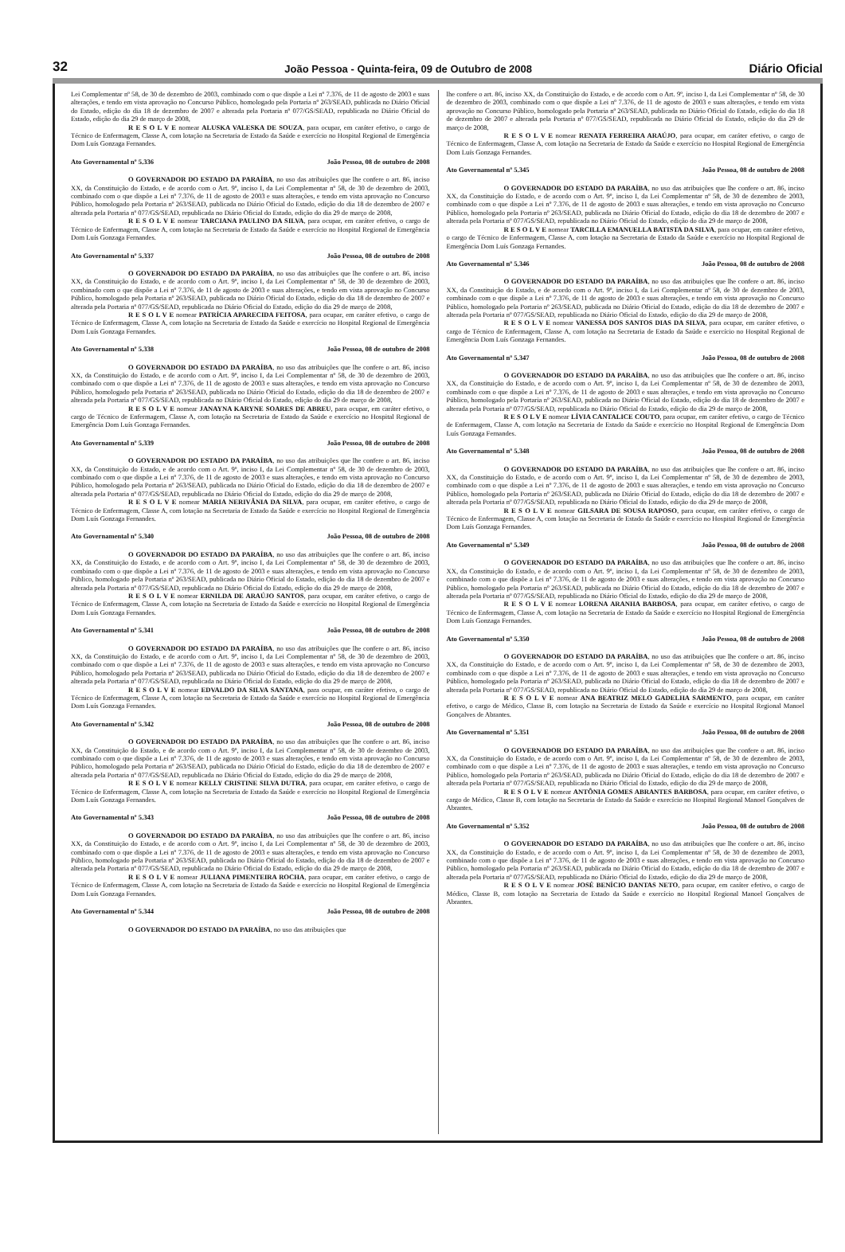32 João Pessoa - Quinta-feira, 09 de Outubro de 2008 Diário Oficial
Lei Complementar nº 58, de 30 de dezembro de 2003, combinado com o que dispõe a Lei nº 7.376, de 11 de agosto de 2003 e suas alterações, e tendo em vista aprovação no Concurso Público, homologado pela Portaria nº 263/SEAD, publicada no Diário Oficial do Estado, edição do dia 18 de dezembro de 2007 e alterada pela Portaria nº 077/GS/SEAD, republicada no Diário Oficial do Estado, edição do dia 29 de março de 2008,
R E S O L V E nomear ALUSKA VALESKA DE SOUZA, para ocupar, em caráter efetivo, o cargo de Técnico de Enfermagem, Classe A, com lotação na Secretaria de Estado da Saúde e exercício no Hospital Regional de Emergência Dom Luís Gonzaga Fernandes.
Ato Governamental nº 5.336 João Pessoa, 08 de outubro de 2008
O GOVERNADOR DO ESTADO DA PARAÍBA, no uso das atribuições que lhe confere o art. 86, inciso XX, da Constituição do Estado, e de acordo com o Art. 9º, inciso I, da Lei Complementar nº 58, de 30 de dezembro de 2003, combinado com o que dispõe a Lei nº 7.376, de 11 de agosto de 2003 e suas alterações, e tendo em vista aprovação no Concurso Público, homologado pela Portaria nº 263/SEAD, publicada no Diário Oficial do Estado, edição do dia 18 de dezembro de 2007 e alterada pela Portaria nº 077/GS/SEAD, republicada no Diário Oficial do Estado, edição do dia 29 de março de 2008,
R E S O L V E nomear TARCIANA PAULINO DA SILVA, para ocupar, em caráter efetivo, o cargo de Técnico de Enfermagem, Classe A, com lotação na Secretaria de Estado da Saúde e exercício no Hospital Regional de Emergência Dom Luís Gonzaga Fernandes.
Ato Governamental nº 5.337 João Pessoa, 08 de outubro de 2008
O GOVERNADOR DO ESTADO DA PARAÍBA, no uso das atribuições que lhe confere o art. 86, inciso XX, da Constituição do Estado, e de acordo com o Art. 9º, inciso I, da Lei Complementar nº 58, de 30 de dezembro de 2003, combinado com o que dispõe a Lei nº 7.376, de 11 de agosto de 2003 e suas alterações, e tendo em vista aprovação no Concurso Público, homologado pela Portaria nº 263/SEAD, publicada no Diário Oficial do Estado, edição do dia 18 de dezembro de 2007 e alterada pela Portaria nº 077/GS/SEAD, republicada no Diário Oficial do Estado, edição do dia 29 de março de 2008,
R E S O L V E nomear PATRÍCIA APARECIDA FEITOSA, para ocupar, em caráter efetivo, o cargo de Técnico de Enfermagem, Classe A, com lotação na Secretaria de Estado da Saúde e exercício no Hospital Regional de Emergência Dom Luís Gonzaga Fernandes.
Ato Governamental nº 5.338 João Pessoa, 08 de outubro de 2008
O GOVERNADOR DO ESTADO DA PARAÍBA, no uso das atribuições que lhe confere o art. 86, inciso XX, da Constituição do Estado, e de acordo com o Art. 9º, inciso I, da Lei Complementar nº 58, de 30 de dezembro de 2003, combinado com o que dispõe a Lei nº 7.376, de 11 de agosto de 2003 e suas alterações, e tendo em vista aprovação no Concurso Público, homologado pela Portaria nº 263/SEAD, publicada no Diário Oficial do Estado, edição do dia 18 de dezembro de 2007 e alterada pela Portaria nº 077/GS/SEAD, republicada no Diário Oficial do Estado, edição do dia 29 de março de 2008,
R E S O L V E nomear JANAYNA KARYNE SOARES DE ABREU, para ocupar, em caráter efetivo, o cargo de Técnico de Enfermagem, Classe A, com lotação na Secretaria de Estado da Saúde e exercício no Hospital Regional de Emergência Dom Luís Gonzaga Fernandes.
Ato Governamental nº 5.339 João Pessoa, 08 de outubro de 2008
O GOVERNADOR DO ESTADO DA PARAÍBA, no uso das atribuições que lhe confere o art. 86, inciso XX, da Constituição do Estado, e de acordo com o Art. 9º, inciso I, da Lei Complementar nº 58, de 30 de dezembro de 2003, combinado com o que dispõe a Lei nº 7.376, de 11 de agosto de 2003 e suas alterações, e tendo em vista aprovação no Concurso Público, homologado pela Portaria nº 263/SEAD, publicada no Diário Oficial do Estado, edição do dia 18 de dezembro de 2007 e alterada pela Portaria nº 077/GS/SEAD, republicada no Diário Oficial do Estado, edição do dia 29 de março de 2008,
R E S O L V E nomear MARIA NERIVÂNIA DA SILVA, para ocupar, em caráter efetivo, o cargo de Técnico de Enfermagem, Classe A, com lotação na Secretaria de Estado da Saúde e exercício no Hospital Regional de Emergência Dom Luís Gonzaga Fernandes.
Ato Governamental nº 5.340 João Pessoa, 08 de outubro de 2008
O GOVERNADOR DO ESTADO DA PARAÍBA, no uso das atribuições que lhe confere o art. 86, inciso XX, da Constituição do Estado, e de acordo com o Art. 9º, inciso I, da Lei Complementar nº 58, de 30 de dezembro de 2003, combinado com o que dispõe a Lei nº 7.376, de 11 de agosto de 2003 e suas alterações, e tendo em vista aprovação no Concurso Público, homologado pela Portaria nº 263/SEAD, publicada no Diário Oficial do Estado, edição do dia 18 de dezembro de 2007 e alterada pela Portaria nº 077/GS/SEAD, republicada no Diário Oficial do Estado, edição do dia 29 de março de 2008,
R E S O L V E nomear ERNILDA DE ARAÚJO SANTOS, para ocupar, em caráter efetivo, o cargo de Técnico de Enfermagem, Classe A, com lotação na Secretaria de Estado da Saúde e exercício no Hospital Regional de Emergência Dom Luís Gonzaga Fernandes.
Ato Governamental nº 5.341 João Pessoa, 08 de outubro de 2008
O GOVERNADOR DO ESTADO DA PARAÍBA, no uso das atribuições que lhe confere o art. 86, inciso XX, da Constituição do Estado, e de acordo com o Art. 9º, inciso I, da Lei Complementar nº 58, de 30 de dezembro de 2003, combinado com o que dispõe a Lei nº 7.376, de 11 de agosto de 2003 e suas alterações, e tendo em vista aprovação no Concurso Público, homologado pela Portaria nº 263/SEAD, publicada no Diário Oficial do Estado, edição do dia 18 de dezembro de 2007 e alterada pela Portaria nº 077/GS/SEAD, republicada no Diário Oficial do Estado, edição do dia 29 de março de 2008,
R E S O L V E nomear EDVALDO DA SILVA SANTANA, para ocupar, em caráter efetivo, o cargo de Técnico de Enfermagem, Classe A, com lotação na Secretaria de Estado da Saúde e exercício no Hospital Regional de Emergência Dom Luís Gonzaga Fernandes.
Ato Governamental nº 5.342 João Pessoa, 08 de outubro de 2008
O GOVERNADOR DO ESTADO DA PARAÍBA, no uso das atribuições que lhe confere o art. 86, inciso XX, da Constituição do Estado, e de acordo com o Art. 9º, inciso I, da Lei Complementar nº 58, de 30 de dezembro de 2003, combinado com o que dispõe a Lei nº 7.376, de 11 de agosto de 2003 e suas alterações, e tendo em vista aprovação no Concurso Público, homologado pela Portaria nº 263/SEAD, publicada no Diário Oficial do Estado, edição do dia 18 de dezembro de 2007 e alterada pela Portaria nº 077/GS/SEAD, republicada no Diário Oficial do Estado, edição do dia 29 de março de 2008,
R E S O L V E nomear KELLY CRISTINE SILVA DUTRA, para ocupar, em caráter efetivo, o cargo de Técnico de Enfermagem, Classe A, com lotação na Secretaria de Estado da Saúde e exercício no Hospital Regional de Emergência Dom Luís Gonzaga Fernandes.
Ato Governamental nº 5.343 João Pessoa, 08 de outubro de 2008
O GOVERNADOR DO ESTADO DA PARAÍBA, no uso das atribuições que lhe confere o art. 86, inciso XX, da Constituição do Estado, e de acordo com o Art. 9º, inciso I, da Lei Complementar nº 58, de 30 de dezembro de 2003, combinado com o que dispõe a Lei nº 7.376, de 11 de agosto de 2003 e suas alterações, e tendo em vista aprovação no Concurso Público, homologado pela Portaria nº 263/SEAD, publicada no Diário Oficial do Estado, edição do dia 18 de dezembro de 2007 e alterada pela Portaria nº 077/GS/SEAD, republicada no Diário Oficial do Estado, edição do dia 29 de março de 2008,
R E S O L V E nomear JULIANA PIMENTEIRA ROCHA, para ocupar, em caráter efetivo, o cargo de Técnico de Enfermagem, Classe A, com lotação na Secretaria de Estado da Saúde e exercício no Hospital Regional de Emergência Dom Luís Gonzaga Fernandes.
Ato Governamental nº 5.344 João Pessoa, 08 de outubro de 2008
O GOVERNADOR DO ESTADO DA PARAÍBA, no uso das atribuições que
lhe confere o art. 86, inciso XX, da Constituição do Estado, e de acordo com o Art. 9º, inciso I, da Lei Complementar nº 58, de 30 de dezembro de 2003, combinado com o que dispõe a Lei nº 7.376, de 11 de agosto de 2003 e suas alterações, e tendo em vista aprovação no Concurso Público, homologado pela Portaria nº 263/SEAD, publicada no Diário Oficial do Estado, edição do dia 18 de dezembro de 2007 e alterada pela Portaria nº 077/GS/SEAD, republicada no Diário Oficial do Estado, edição do dia 29 de março de 2008,
R E S O L V E nomear RENATA FERREIRA ARAÚJO, para ocupar, em caráter efetivo, o cargo de Técnico de Enfermagem, Classe A, com lotação na Secretaria de Estado da Saúde e exercício no Hospital Regional de Emergência Dom Luís Gonzaga Fernandes.
Ato Governamental nº 5.345 João Pessoa, 08 de outubro de 2008
O GOVERNADOR DO ESTADO DA PARAÍBA, no uso das atribuições que lhe confere o art. 86, inciso XX, da Constituição do Estado, e de acordo com o Art. 9º, inciso I, da Lei Complementar nº 58, de 30 de dezembro de 2003, combinado com o que dispõe a Lei nº 7.376, de 11 de agosto de 2003 e suas alterações, e tendo em vista aprovação no Concurso Público, homologado pela Portaria nº 263/SEAD, publicada no Diário Oficial do Estado, edição do dia 18 de dezembro de 2007 e alterada pela Portaria nº 077/GS/SEAD, republicada no Diário Oficial do Estado, edição do dia 29 de março de 2008,
R E S O L V E nomear TARCILLA EMANUELLA BATISTA DA SILVA, para ocupar, em caráter efetivo, o cargo de Técnico de Enfermagem, Classe A, com lotação na Secretaria de Estado da Saúde e exercício no Hospital Regional de Emergência Dom Luís Gonzaga Fernandes.
Ato Governamental nº 5.346 João Pessoa, 08 de outubro de 2008
O GOVERNADOR DO ESTADO DA PARAÍBA, no uso das atribuições que lhe confere o art. 86, inciso XX, da Constituição do Estado, e de acordo com o Art. 9º, inciso I, da Lei Complementar nº 58, de 30 de dezembro de 2003, combinado com o que dispõe a Lei nº 7.376, de 11 de agosto de 2003 e suas alterações, e tendo em vista aprovação no Concurso Público, homologado pela Portaria nº 263/SEAD, publicada no Diário Oficial do Estado, edição do dia 18 de dezembro de 2007 e alterada pela Portaria nº 077/GS/SEAD, republicada no Diário Oficial do Estado, edição do dia 29 de março de 2008,
R E S O L V E nomear VANESSA DOS SANTOS DIAS DA SILVA, para ocupar, em caráter efetivo, o cargo de Técnico de Enfermagem, Classe A, com lotação na Secretaria de Estado da Saúde e exercício no Hospital Regional de Emergência Dom Luís Gonzaga Fernandes.
Ato Governamental nº 5.347 João Pessoa, 08 de outubro de 2008
O GOVERNADOR DO ESTADO DA PARAÍBA, no uso das atribuições que lhe confere o art. 86, inciso XX, da Constituição do Estado, e de acordo com o Art. 9º, inciso I, da Lei Complementar nº 58, de 30 de dezembro de 2003, combinado com o que dispõe a Lei nº 7.376, de 11 de agosto de 2003 e suas alterações, e tendo em vista aprovação no Concurso Público, homologado pela Portaria nº 263/SEAD, publicada no Diário Oficial do Estado, edição do dia 18 de dezembro de 2007 e alterada pela Portaria nº 077/GS/SEAD, republicada no Diário Oficial do Estado, edição do dia 29 de março de 2008,
R E S O L V E nomear LÍVIA CANTALICE COUTO, para ocupar, em caráter efetivo, o cargo de Técnico de Enfermagem, Classe A, com lotação na Secretaria de Estado da Saúde e exercício no Hospital Regional de Emergência Dom Luís Gonzaga Fernandes.
Ato Governamental nº 5.348 João Pessoa, 08 de outubro de 2008
O GOVERNADOR DO ESTADO DA PARAÍBA, no uso das atribuições que lhe confere o art. 86, inciso XX, da Constituição do Estado, e de acordo com o Art. 9º, inciso I, da Lei Complementar nº 58, de 30 de dezembro de 2003, combinado com o que dispõe a Lei nº 7.376, de 11 de agosto de 2003 e suas alterações, e tendo em vista aprovação no Concurso Público, homologado pela Portaria nº 263/SEAD, publicada no Diário Oficial do Estado, edição do dia 18 de dezembro de 2007 e alterada pela Portaria nº 077/GS/SEAD, republicada no Diário Oficial do Estado, edição do dia 29 de março de 2008,
R E S O L V E nomear GILSARA DE SOUSA RAPOSO, para ocupar, em caráter efetivo, o cargo de Técnico de Enfermagem, Classe A, com lotação na Secretaria de Estado da Saúde e exercício no Hospital Regional de Emergência Dom Luís Gonzaga Fernandes.
Ato Governamental nº 5.349 João Pessoa, 08 de outubro de 2008
O GOVERNADOR DO ESTADO DA PARAÍBA, no uso das atribuições que lhe confere o art. 86, inciso XX, da Constituição do Estado, e de acordo com o Art. 9º, inciso I, da Lei Complementar nº 58, de 30 de dezembro de 2003, combinado com o que dispõe a Lei nº 7.376, de 11 de agosto de 2003 e suas alterações, e tendo em vista aprovação no Concurso Público, homologado pela Portaria nº 263/SEAD, publicada no Diário Oficial do Estado, edição do dia 18 de dezembro de 2007 e alterada pela Portaria nº 077/GS/SEAD, republicada no Diário Oficial do Estado, edição do dia 29 de março de 2008,
R E S O L V E nomear LORENA ARANHA BARBOSA, para ocupar, em caráter efetivo, o cargo de Técnico de Enfermagem, Classe A, com lotação na Secretaria de Estado da Saúde e exercício no Hospital Regional de Emergência Dom Luís Gonzaga Fernandes.
Ato Governamental nº 5.350 João Pessoa, 08 de outubro de 2008
O GOVERNADOR DO ESTADO DA PARAÍBA, no uso das atribuições que lhe confere o art. 86, inciso XX, da Constituição do Estado, e de acordo com o Art. 9º, inciso I, da Lei Complementar nº 58, de 30 de dezembro de 2003, combinado com o que dispõe a Lei nº 7.376, de 11 de agosto de 2003 e suas alterações, e tendo em vista aprovação no Concurso Público, homologado pela Portaria nº 263/SEAD, publicada no Diário Oficial do Estado, edição do dia 18 de dezembro de 2007 e alterada pela Portaria nº 077/GS/SEAD, republicada no Diário Oficial do Estado, edição do dia 29 de março de 2008,
R E S O L V E nomear ANA BEATRIZ MELO GADELHA SARMENTO, para ocupar, em caráter efetivo, o cargo de Médico, Classe B, com lotação na Secretaria de Estado da Saúde e exercício no Hospital Regional Manoel Gonçalves de Abrantes.
Ato Governamental nº 5.351 João Pessoa, 08 de outubro de 2008
O GOVERNADOR DO ESTADO DA PARAÍBA, no uso das atribuições que lhe confere o art. 86, inciso XX, da Constituição do Estado, e de acordo com o Art. 9º, inciso I, da Lei Complementar nº 58, de 30 de dezembro de 2003, combinado com o que dispõe a Lei nº 7.376, de 11 de agosto de 2003 e suas alterações, e tendo em vista aprovação no Concurso Público, homologado pela Portaria nº 263/SEAD, publicada no Diário Oficial do Estado, edição do dia 18 de dezembro de 2007 e alterada pela Portaria nº 077/GS/SEAD, republicada no Diário Oficial do Estado, edição do dia 29 de março de 2008,
R E S O L V E nomear ANTÔNIA GOMES ABRANTES BARBOSA, para ocupar, em caráter efetivo, o cargo de Médico, Classe B, com lotação na Secretaria de Estado da Saúde e exercício no Hospital Regional Manoel Gonçalves de Abrantes.
Ato Governamental nº 5.352 João Pessoa, 08 de outubro de 2008
O GOVERNADOR DO ESTADO DA PARAÍBA, no uso das atribuições que lhe confere o art. 86, inciso XX, da Constituição do Estado, e de acordo com o Art. 9º, inciso I, da Lei Complementar nº 58, de 30 de dezembro de 2003, combinado com o que dispõe a Lei nº 7.376, de 11 de agosto de 2003 e suas alterações, e tendo em vista aprovação no Concurso Público, homologado pela Portaria nº 263/SEAD, publicada no Diário Oficial do Estado, edição do dia 18 de dezembro de 2007 e alterada pela Portaria nº 077/GS/SEAD, republicada no Diário Oficial do Estado, edição do dia 29 de março de 2008,
R E S O L V E nomear JOSÉ BENÍCIO DANTAS NETO, para ocupar, em caráter efetivo, o cargo de Médico, Classe B, com lotação na Secretaria de Estado da Saúde e exercício no Hospital Regional Manoel Gonçalves de Abrantes.